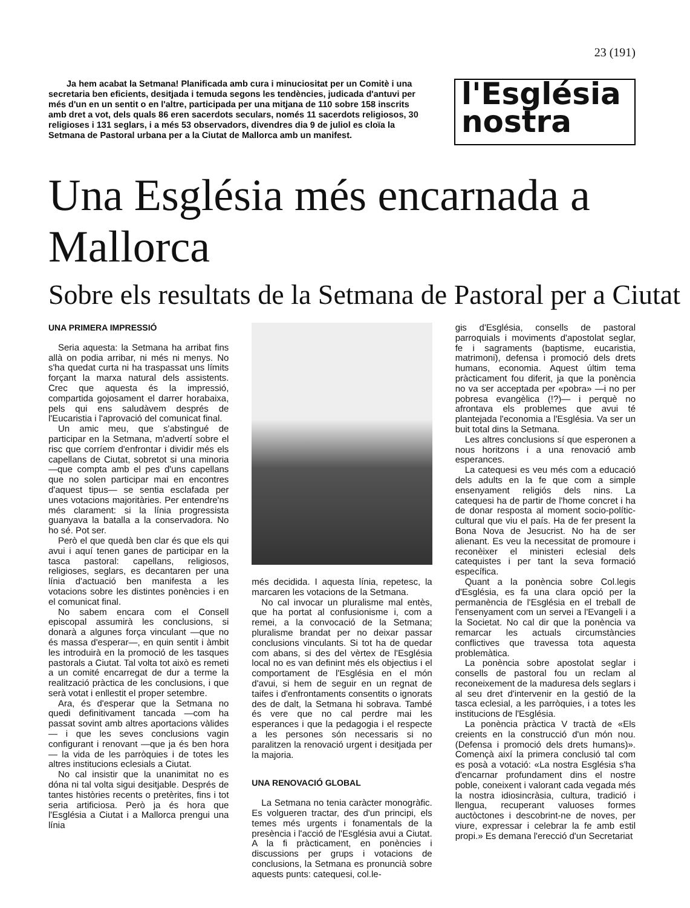23 (191)
Ja hem acabat la Setmana! Planificada amb cura i minuciositat per un Comitè i una secretaria ben eficients, desitjada i temuda segons les tendències, judicada d'antuvi per més d'un en un sentit o en l'altre, participada per una mitjana de 110 sobre 158 inscrits amb dret a vot, dels quals 86 eren sacerdots seculars, només 11 sacerdots religiosos, 30 religioses i 131 seglars, i a més 53 observadors, divendres dia 9 de juliol es cloïa la Setmana de Pastoral urbana per a la Ciutat de Mallorca amb un manifest.
l'Església
nostra
Una Església més encarnada a Mallorca
Sobre els resultats de la Setmana de Pastoral per a Ciutat
UNA PRIMERA IMPRESSIÓ
Seria aquesta: la Setmana ha arribat fins allà on podia arribar, ni més ni menys. No s'ha quedat curta ni ha traspassat uns límits forçant la marxa natural dels assistents. Crec que aquesta és la impressió, compartida gojosament el darrer horabaixa, pels qui ens saludàvem després de l'Eucaristia i l'aprovació del comunicat final.
Un amic meu, que s'abstingué de participar en la Setmana, m'advertí sobre el risc que corríem d'enfrontar i dividir més els capellans de Ciutat, sobretot si una minoria —que compta amb el pes d'uns capellans que no solen participar mai en encontres d'aquest tipus— se sentia esclafada per unes votacions majoritàries. Per entendre'ns més clarament: si la línia progressista guanyava la batalla a la conservadora. No ho sé. Pot ser.
Però el que quedà ben clar és que els qui avui i aquí tenen ganes de participar en la tasca pastoral: capellans, religiosos, religioses, seglars, es decantaren per una línia d'actuació ben manifesta a les votacions sobre les distintes ponències i en el comunicat final.
No sabem encara com el Consell episcopal assumirà les conclusions, si donarà a algunes força vinculant —que no és massa d'esperar—, en quin sentit i àmbit les introduirà en la promoció de les tasques pastorals a Ciutat. Tal volta tot això es remeti a un comité encarregat de dur a terme la realització pràctica de les conclusions, i que serà votat i enllestit el proper setembre.
Ara, és d'esperar que la Setmana no quedi definitivament tancada —com ha passat sovint amb altres aportacions vàlides— i que les seves conclusions vagin configurant i renovant —que ja és ben hora— la vida de les parròquies i de totes les altres institucions eclesials a Ciutat.
No cal insistir que la unanimitat no es dóna ni tal volta sigui desitjable. Després de tantes històries recents o pretèrites, fins i tot seria artificiosa. Però ja és hora que l'Església a Ciutat i a Mallorca prengui una línia
més decidida. I aquesta línia, repetesc, la marcaren les votacions de la Setmana.
No cal invocar un pluralisme mal entès, que ha portat al confusionisme i, com a remei, a la convocació de la Setmana; pluralisme brandat per no deixar passar conclusions vinculants. Si tot ha de quedar com abans, si des del vèrtex de l'Església local no es van definint més els objectius i el comportament de l'Església en el món d'avui, si hem de seguir en un regnat de taifes i d'enfrontaments consentits o ignorats des de dalt, la Setmana hi sobrava. També és vere que no cal perdre mai les esperances i que la pedagogia i el respecte a les persones són necessaris si no paralitzen la renovació urgent i desitjada per la majoria.
UNA RENOVACIÓ GLOBAL
La Setmana no tenia caràcter monogràfic. Es volgueren tractar, des d'un principi, els temes més urgents i fonamentals de la presència i l'acció de l'Església avui a Ciutat. A la fi pràcticament, en ponències i discussions per grups i votacions de conclusions, la Setmana es pronuncià sobre aquests punts: catequesi, col.le-
gis d'Església, consells de pastoral parroquials i moviments d'apostolat seglar, fe i sagraments (baptisme, eucaristia, matrimoni), defensa i promoció dels drets humans, economia. Aquest últim tema pràcticament fou diferit, ja que la ponència no va ser acceptada per «pobra» —i no per pobresa evangèlica (!?)— i perquè no afrontava els problemes que avui té plantejada l'economia a l'Església. Va ser un buit total dins la Setmana.
Les altres conclusions sí que esperonen a nous horitzons i a una renovació amb esperances.
La catequesi es veu més com a educació dels adults en la fe que com a simple ensenyament religiós dels nins. La catequesi ha de partir de l'home concret i ha de donar resposta al moment socio-polític-cultural que viu el país. Ha de fer present la Bona Nova de Jesucrist. No ha de ser alienant. Es veu la necessitat de promoure i reconèixer el ministeri eclesial dels catequistes i per tant la seva formació específica.
Quant a la ponència sobre Col.legis d'Església, es fa una clara opció per la permanència de l'Església en el treball de l'ensenyament com un servei a l'Evangeli i a la Societat. No cal dir que la ponència va remarcar les actuals circumstàncies conflictives que travessa tota aquesta problemàtica.
La ponència sobre apostolat seglar i consells de pastoral fou un reclam al reconeixement de la maduresa dels seglars i al seu dret d'intervenir en la gestió de la tasca eclesial, a les parròquies, i a totes les institucions de l'Església.
La ponència pràctica V tractà de «Els creients en la construcció d'un món nou. (Defensa i promoció dels drets humans)». Començà així la primera conclusió tal com es posà a votació: «La nostra Església s'ha d'encarnar profundament dins el nostre poble, coneixent i valorant cada vegada més la nostra idiosincràsia, cultura, tradició i llengua, recuperant valuoses formes auctòctones i descobrint-ne de noves, per viure, expressar i celebrar la fe amb estil propi.» Es demana l'erecció d'un Secretariat